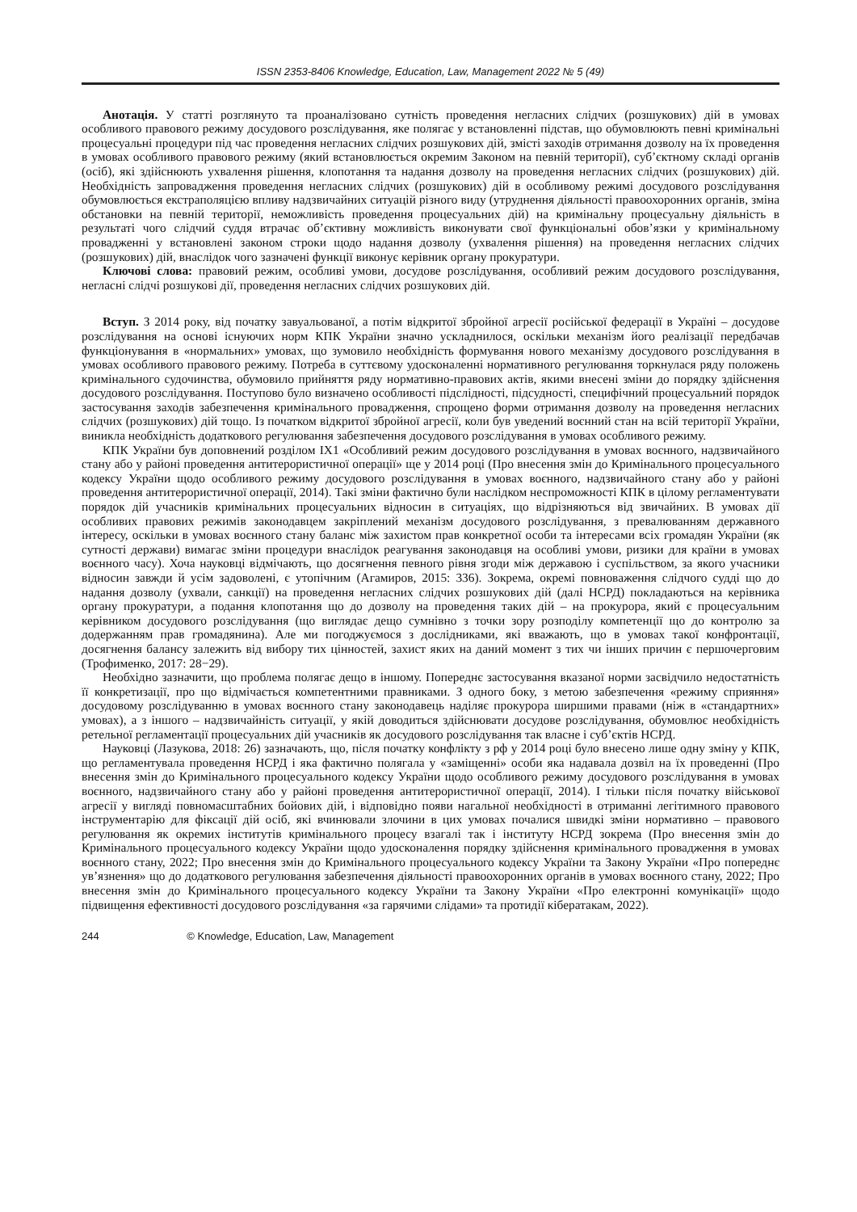ISSN 2353-8406 Knowledge, Education, Law, Management 2022 № 5 (49)
Анотація. У статті розглянуто та проаналізовано сутність проведення негласних слідчих (розшукових) дій в умовах особливого правового режиму досудового розслідування, яке полягає у встановленні підстав, що обумовлюють певні кримінальні процесуальні процедури під час проведення негласних слідчих розшукових дій, змісті заходів отримання дозволу на їх проведення в умовах особливого правового режиму (який встановлюється окремим Законом на певній території), суб’єктному складі органів (осіб), які здійснюють ухвалення рішення, клопотання та надання дозволу на проведення негласних слідчих (розшукових) дій. Необхідність запровадження проведення негласних слідчих (розшукових) дій в особливому режимі досудового розслідування обумовлюється екстраполяцією впливу надзвичайних ситуацій різного виду (утруднення діяльності правоохоронних органів, зміна обстановки на певній території, неможливість проведення процесуальних дій) на кримінальну процесуальну діяльність в результаті чого слідчий суддя втрачає об’єктивну можливість виконувати свої функціональні обов’язки у кримінальному провадженні у встановлені законом строки щодо надання дозволу (ухвалення рішення) на проведення негласних слідчих (розшукових) дій, внаслідок чого зазначені функції виконує керівник органу прокуратури.
Ключові слова: правовий режим, особливі умови, досудове розслідування, особливий режим досудового розслідування, негласні слідчі розшукові дії, проведення негласних слідчих розшукових дій.
Вступ. З 2014 року, від початку завуальованої, а потім відкритої збройної агресії російської федерації в Україні – досудове розслідування на основі існуючих норм КПК України значно ускладнилося, оскільки механізм його реалізації передбачав функціонування в «нормальних» умовах, що зумовило необхідність формування нового механізму досудового розслідування в умовах особливого правового режиму. Потреба в суттєвому удосконаленні нормативного регулювання торкнулася ряду положень кримінального судочинства, обумовило прийняття ряду нормативно-правових актів, якими внесені зміни до порядку здійснення досудового розслідування. Поступово було визначено особливості підслідності, підсудності, специфічний процесуальний порядок застосування заходів забезпечення кримінального провадження, спрощено форми отримання дозволу на проведення негласних слідчих (розшукових) дій тощо. Із початком відкритої збройної агресії, коли був уведений воєнний стан на всій території України, виникла необхідність додаткового регулювання забезпечення досудового розслідування в умовах особливого режиму.
КПК України був доповнений розділом IX1 «Особливий режим досудового розслідування в умовах воєнного, надзвичайного стану або у районі проведення антитерористичної операції» ще у 2014 році (Про внесення змін до Кримінального процесуального кодексу України щодо особливого режиму досудового розслідування в умовах воєнного, надзвичайного стану або у районі проведення антитерористичної операції, 2014). Такі зміни фактично були наслідком неспроможності КПК в цілому регламентувати порядок дій учасників кримінальних процесуальних відносин в ситуаціях, що відрізняються від звичайних. В умовах дії особливих правових режимів законодавцем закріплений механізм досудового розслідування, з превалюванням державного інтересу, оскільки в умовах воєнного стану баланс між захистом прав конкретної особи та інтересами всіх громадян України (як сутності держави) вимагає зміни процедури внаслідок реагування законодавця на особливі умови, ризики для країни в умовах воєнного часу). Хоча науковці відмічають, що досягнення певного рівня згоди між державою і суспільством, за якого учасники відносин завжди й усім задоволені, є утопічним (Агамиров, 2015: 336). Зокрема, окремі повноваження слідчого судді що до надання дозволу (ухвали, санкції) на проведення негласних слідчих розшукових дій (далі НСРД) покладаються на керівника органу прокуратури, а подання клопотання що до дозволу на проведення таких дій – на прокурора, який є процесуальним керівником досудового розслідування (що виглядає дещо сумнівно з точки зору розподілу компетенції що до контролю за додержанням прав громадянина). Але ми погоджуємося з дослідниками, які вважають, що в умовах такої конфронтації, досягнення балансу залежить від вибору тих цінностей, захист яких на даний момент з тих чи інших причин є першочерговим (Трофименко, 2017: 28−29).
Необхідно зазначити, що проблема полягає дещо в іншому. Попереднє застосування вказаної норми засвідчило недостатність її конкретизації, про що відмічається компетентними правниками. З одного боку, з метою забезпечення «режиму сприяння» досудовому розслідуванню в умовах воєнного стану законодавець наділяє прокурора ширшими правами (ніж в «стандартних» умовах), а з іншого – надзвичайність ситуації, у якій доводиться здійснювати досудове розслідування, обумовлює необхідність ретельної регламентації процесуальних дій учасників як досудового розслідування так власне і суб’єктів НСРД.
Науковці (Лазукова, 2018: 26) зазначають, що, після початку конфлікту з рф у 2014 році було внесено лише одну зміну у КПК, що регламентувала проведення НСРД і яка фактично полягала у «заміщенні» особи яка надавала дозвіл на їх проведенні (Про внесення змін до Кримінального процесуального кодексу України щодо особливого режиму досудового розслідування в умовах воєнного, надзвичайного стану або у районі проведення антитерористичної операції, 2014). І тільки після початку військової агресії у вигляді повномасштабних бойових дій, і відповідно появи нагальної необхідності в отриманні легітимного правового інструментарію для фіксації дій осіб, які вчинювали злочини в цих умовах почалися швидкі зміни нормативно – правового регулювання як окремих інститутів кримінального процесу взагалі так і інституту НСРД зокрема (Про внесення змін до Кримінального процесуального кодексу України щодо удосконалення порядку здійснення кримінального провадження в умовах воєнного стану, 2022; Про внесення змін до Кримінального процесуального кодексу України та Закону України «Про попереднє ув’язнення» що до додаткового регулювання забезпечення діяльності правоохоронних органів в умовах воєнного стану, 2022; Про внесення змін до Кримінального процесуального кодексу України та Закону України «Про електронні комунікації» щодо підвищення ефективності досудового розслідування «за гарячими слідами» та протидії кібератакам, 2022).
244 © Knowledge, Education, Law, Management